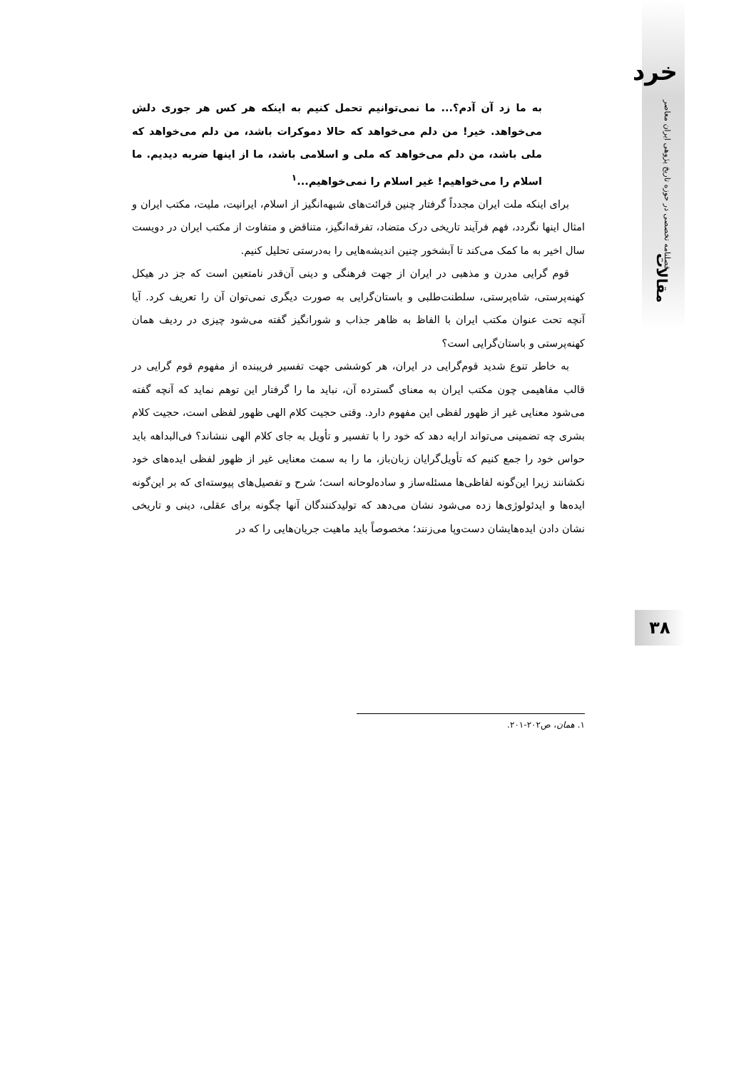خرد
فصلنامه تخصصی در حوزه تاریخ پژوهی ایران معاصر
مقالات
به ما زد آن آدم؟... ما نمی‌توانیم تحمل کنیم به اینکه هر کس هر جوری دلش می‌خواهد. خیر! من دلم می‌خواهد که حالا دموکرات باشد، من دلم می‌خواهد که ملی باشد، من دلم می‌خواهد که ملی و اسلامی باشد، ما از اینها ضربه دیدیم. ما اسلام را می‌خواهیم! غیر اسلام را نمی‌خواهیم...<sup>۱</sup>
برای اینکه ملت ایران مجدداً گرفتار چنین قرائت‌های شبهه‌انگیز از اسلام، ایرانیت، ملیت، مکتب ایران و امثال اینها نگردد، فهم فرآیند تاریخی درک متضاد، تفرقه‌انگیز، متناقض و متفاوت از مکتب ایران در دویست سال اخیر به ما کمک می‌کند تا آبشخور چنین اندیشه‌هایی را به‌درستی تحلیل کنیم.
قوم گرایی مدرن و مذهبی در ایران از جهت فرهنگی و دینی آن‌قدر نامتعین است که جز در هیکل کهنه‌پرستی، شاه‌پرستی، سلطنت‌طلبی و باستان‌گرایی به صورت دیگری نمی‌توان آن را تعریف کرد. آیا آنچه تحت عنوان مکتب ایران با الفاظ به ظاهر جذاب و شورانگیز گفته می‌شود چیزی در ردیف همان کهنه‌پرستی و باستان‌گرایی است؟
به خاطر تنوع شدید قوم‌گرایی در ایران، هر کوششی جهت تفسیر فریبنده از مفهوم قوم گرایی در قالب مفاهیمی چون مکتب ایران به معنای گسترده آن، نباید ما را گرفتار این توهم نماید که آنچه گفته می‌شود معنایی غیر از ظهور لفظی این مفهوم دارد. وقتی حجیت کلام الهی ظهور لفظی است، حجیت کلام بشری چه تضمینی می‌تواند ارایه دهد که خود را با تفسیر و تأویل به جای کلام الهی ننشاند؟ فی‌البداهه باید حواس خود را جمع کنیم که تأویل‌گرایان زبان‌باز، ما را به سمت معنایی غیر از ظهور لفظی ایده‌های خود نکشانند زیرا این‌گونه لفاظی‌ها مسئله‌ساز و ساده‌لوحانه است؛ شرح و تفصیل‌های پیوسته‌ای که بر این‌گونه ایده‌ها و ایدئولوژی‌ها زده می‌شود نشان می‌دهد که تولیدکنندگان آنها چگونه برای عقلی، دینی و تاریخی نشان دادن ایده‌هایشان دست‌وپا می‌زنند؛ مخصوصاً باید ماهیت جریان‌هایی را که در
۳۸
۱. همان، ص۲۰۲-۲۰۱.